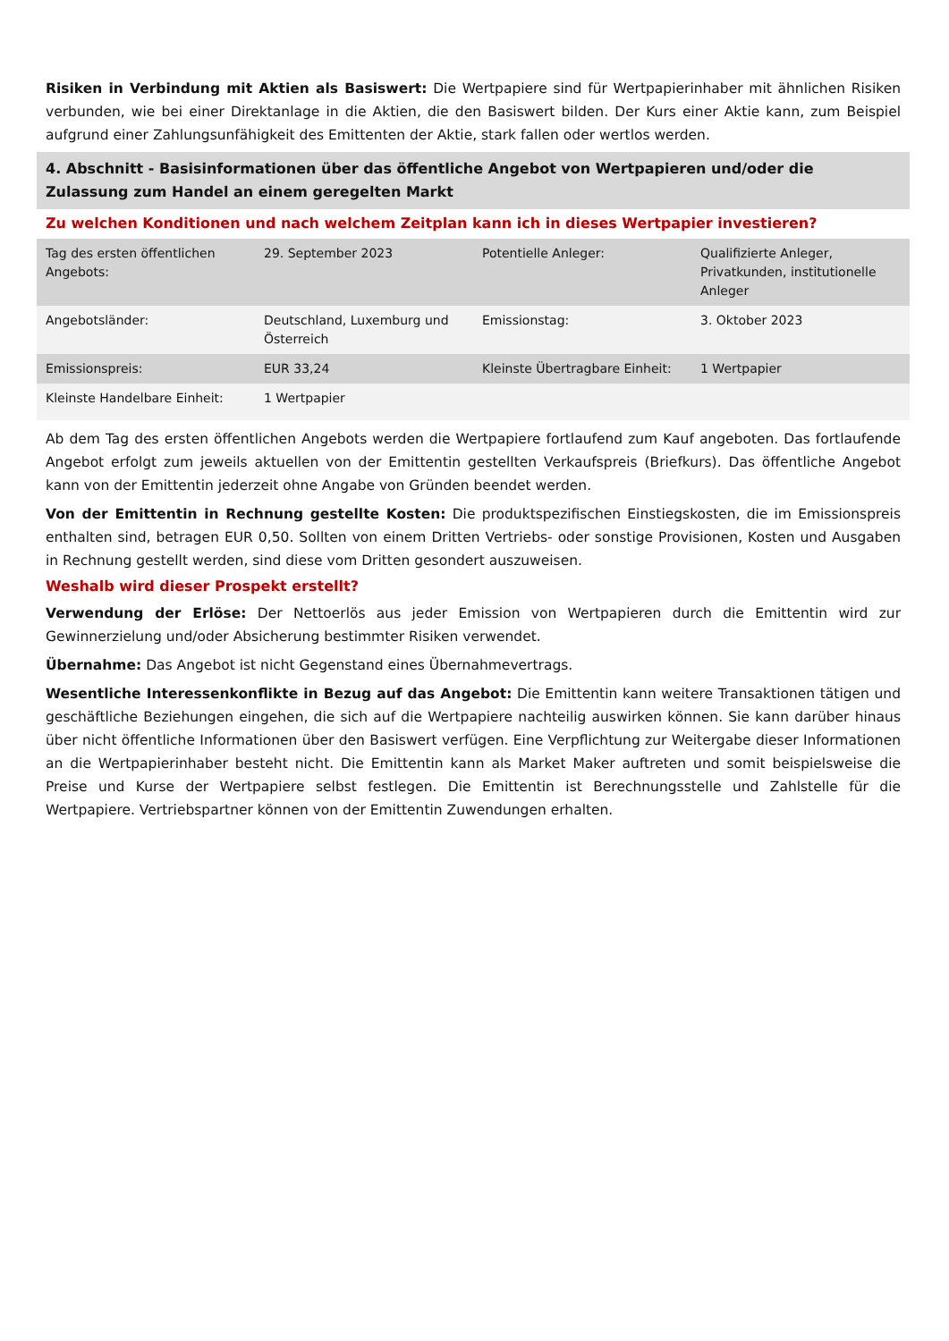Risiken in Verbindung mit Aktien als Basiswert: Die Wertpapiere sind für Wertpapierinhaber mit ähnlichen Risiken verbunden, wie bei einer Direktanlage in die Aktien, die den Basiswert bilden. Der Kurs einer Aktie kann, zum Beispiel aufgrund einer Zahlungsunfähigkeit des Emittenten der Aktie, stark fallen oder wertlos werden.
4. Abschnitt - Basisinformationen über das öffentliche Angebot von Wertpapieren und/oder die Zulassung zum Handel an einem geregelten Markt
Zu welchen Konditionen und nach welchem Zeitplan kann ich in dieses Wertpapier investieren?
| Tag des ersten öffentlichen Angebots: | 29. September 2023 | Potentielle Anleger: | Qualifizierte Anleger, Privatkunden, institutionelle Anleger |
| Angebotsländer: | Deutschland, Luxemburg und Österreich | Emissionstag: | 3. Oktober 2023 |
| Emissionspreis: | EUR 33,24 | Kleinste Übertragbare Einheit: | 1 Wertpapier |
| Kleinste Handelbare Einheit: | 1 Wertpapier | | |
Ab dem Tag des ersten öffentlichen Angebots werden die Wertpapiere fortlaufend zum Kauf angeboten. Das fortlaufende Angebot erfolgt zum jeweils aktuellen von der Emittentin gestellten Verkaufspreis (Briefkurs). Das öffentliche Angebot kann von der Emittentin jederzeit ohne Angabe von Gründen beendet werden.
Von der Emittentin in Rechnung gestellte Kosten: Die produktspezifischen Einstiegskosten, die im Emissionspreis enthalten sind, betragen EUR 0,50. Sollten von einem Dritten Vertriebs- oder sonstige Provisionen, Kosten und Ausgaben in Rechnung gestellt werden, sind diese vom Dritten gesondert auszuweisen.
Weshalb wird dieser Prospekt erstellt?
Verwendung der Erlöse: Der Nettoerlös aus jeder Emission von Wertpapieren durch die Emittentin wird zur Gewinnerzielung und/oder Absicherung bestimmter Risiken verwendet.
Übernahme: Das Angebot ist nicht Gegenstand eines Übernahmevertrags.
Wesentliche Interessenkonflikte in Bezug auf das Angebot: Die Emittentin kann weitere Transaktionen tätigen und geschäftliche Beziehungen eingehen, die sich auf die Wertpapiere nachteilig auswirken können. Sie kann darüber hinaus über nicht öffentliche Informationen über den Basiswert verfügen. Eine Verpflichtung zur Weitergabe dieser Informationen an die Wertpapierinhaber besteht nicht. Die Emittentin kann als Market Maker auftreten und somit beispielsweise die Preise und Kurse der Wertpapiere selbst festlegen. Die Emittentin ist Berechnungsstelle und Zahlstelle für die Wertpapiere. Vertriebspartner können von der Emittentin Zuwendungen erhalten.